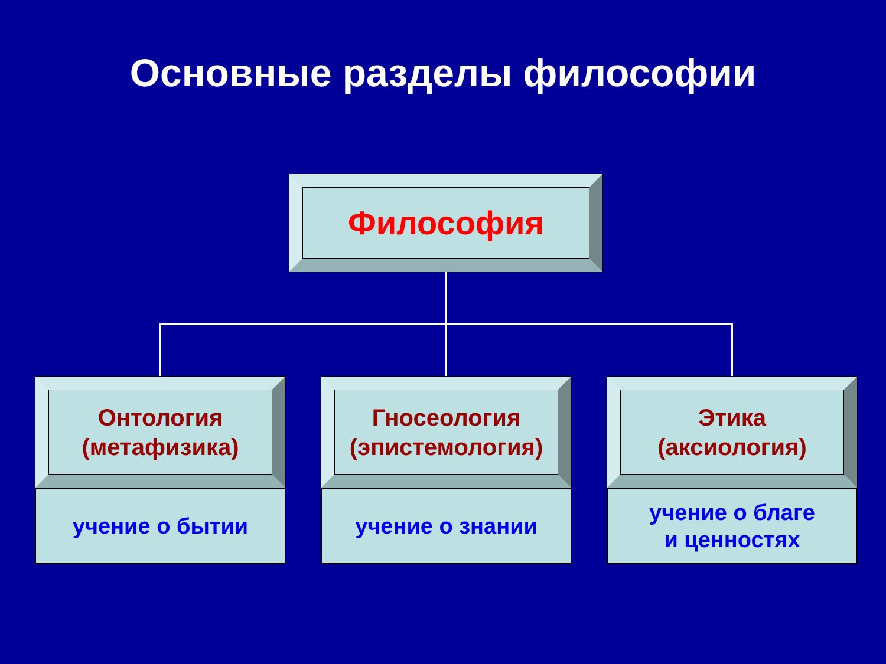Основные разделы философии
Философия
Онтология
(метафизика)
учение о бытии
Гносеология
(эпистемология)
учение о знании
Этика
(аксиология)
учение о благе
и ценностях